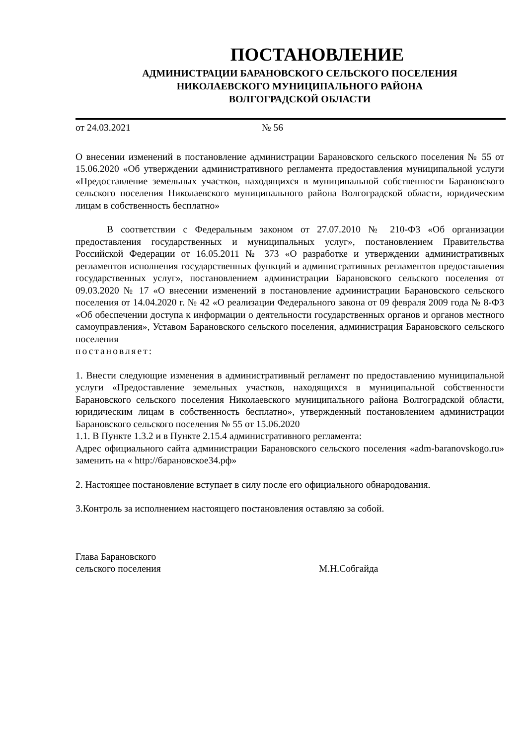ПОСТАНОВЛЕНИЕ
АДМИНИСТРАЦИИ БАРАНОВСКОГО СЕЛЬСКОГО ПОСЕЛЕНИЯ
НИКОЛАЕВСКОГО МУНИЦИПАЛЬНОГО РАЙОНА
ВОЛГОГРАДСКОЙ ОБЛАСТИ
от 24.03.2021 № 56
О внесении изменений в постановление администрации Барановского сельского поселения № 55 от 15.06.2020 «Об утверждении административного регламента предоставления муниципальной услуги «Предоставление земельных участков, находящихся в муниципальной собственности Барановского сельского поселения Николаевского муниципального района Волгоградской области, юридическим лицам в собственность бесплатно»
В соответствии с Федеральным законом от 27.07.2010 № 210-ФЗ «Об организации предоставления государственных и муниципальных услуг», постановлением Правительства Российской Федерации от 16.05.2011 № 373 «О разработке и утверждении административных регламентов исполнения государственных функций и административных регламентов предоставления государственных услуг», постановлением администрации Барановского сельского поселения от 09.03.2020 № 17 «О внесении изменений в постановление администрации Барановского сельского поселения от 14.04.2020 г. № 42 «О реализации Федерального закона от 09 февраля 2009 года № 8-ФЗ «Об обеспечении доступа к информации о деятельности государственных органов и органов местного самоуправления», Уставом Барановского сельского поселения, администрация Барановского сельского поселения
постановляет:
1. Внести следующие изменения в административный регламент по предоставлению муниципальной услуги «Предоставление земельных участков, находящихся в муниципальной собственности Барановского сельского поселения Николаевского муниципального района Волгоградской области, юридическим лицам в собственность бесплатно», утвержденный постановлением администрации Барановского сельского поселения № 55 от 15.06.2020
1.1. В Пункте 1.3.2 и в Пункте 2.15.4 административного регламента:
Адрес официального сайта администрации Барановского сельского поселения «adm-baranovskogo.ru» заменить на « http://барановское34.рф»
2. Настоящее постановление вступает в силу после его официального обнародования.
3.Контроль за исполнением настоящего постановления оставляю за собой.
Глава Барановского
сельского поселения М.Н.Собгайда